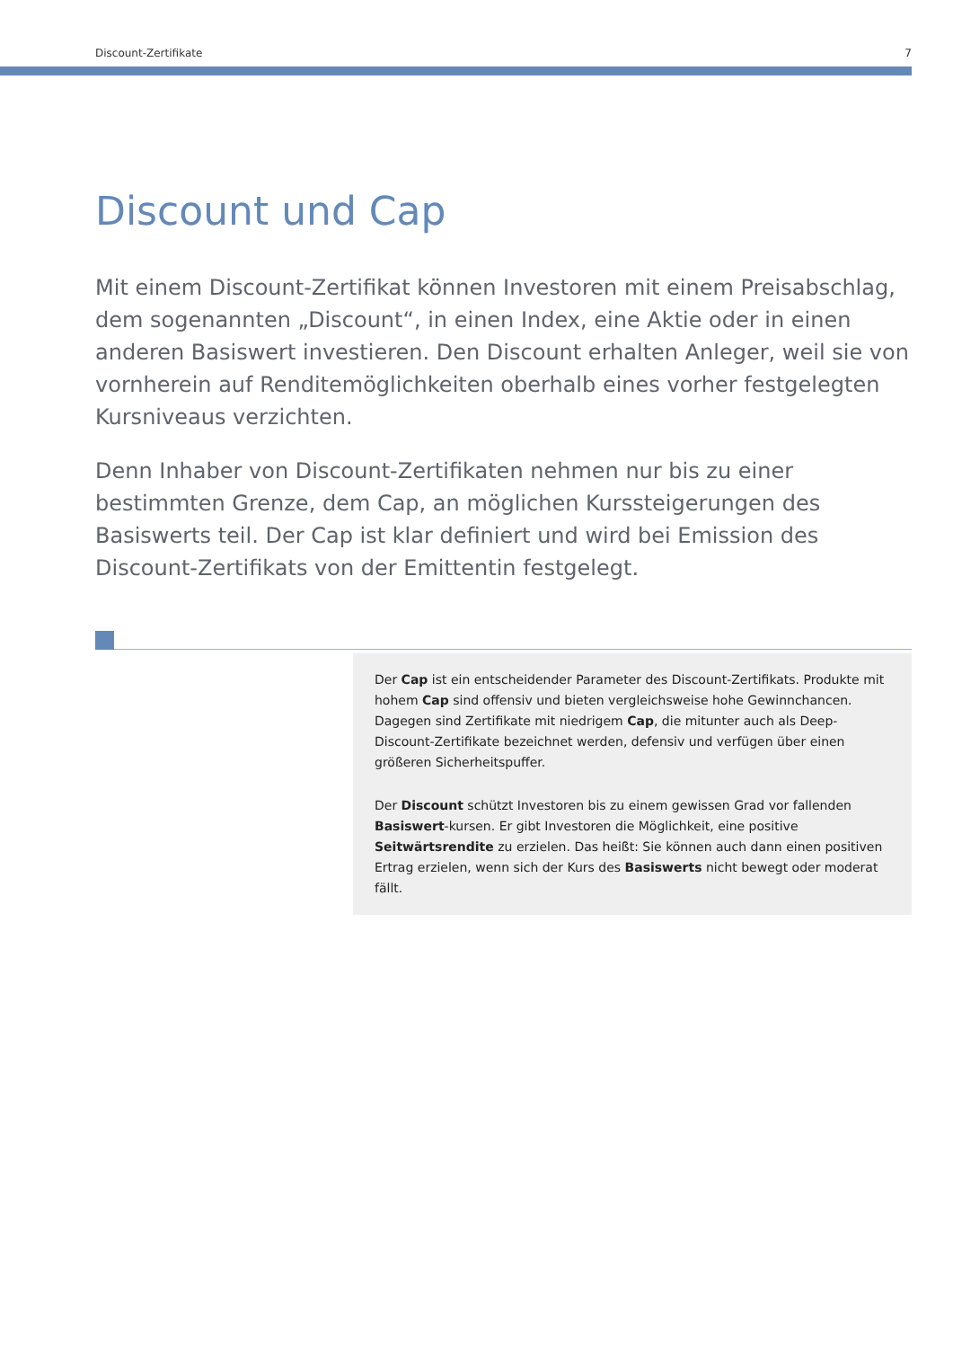Discount-Zertifikate 7
Discount und Cap
Mit einem Discount-Zertifikat können Investoren mit einem Preisabschlag, dem sogenannten „Discount“, in einen Index, eine Aktie oder in einen anderen Basiswert investieren. Den Discount erhalten Anleger, weil sie von vornherein auf Renditemöglichkeiten oberhalb eines vorher festgelegten Kursniveaus verzichten.
Denn Inhaber von Discount-Zertifikaten nehmen nur bis zu einer bestimmten Grenze, dem Cap, an möglichen Kurssteigerungen des Basiswerts teil. Der Cap ist klar definiert und wird bei Emission des Discount-Zertifikats von der Emittentin festgelegt.
Der Cap ist ein entscheidender Parameter des Discount-Zertifikats. Produkte mit hohem Cap sind offensiv und bieten vergleichsweise hohe Gewinnchancen. Dagegen sind Zertifikate mit niedrigem Cap, die mitunter auch als Deep-Discount-Zertifikate bezeichnet werden, defensiv und verfügen über einen größeren Sicherheitspuffer.
Der Discount schützt Investoren bis zu einem gewissen Grad vor fallenden Basiswert-kursen. Er gibt Investoren die Möglichkeit, eine positive Seitwärtsrendite zu erzielen. Das heißt: Sie können auch dann einen positiven Ertrag erzielen, wenn sich der Kurs des Basiswerts nicht bewegt oder moderat fällt.